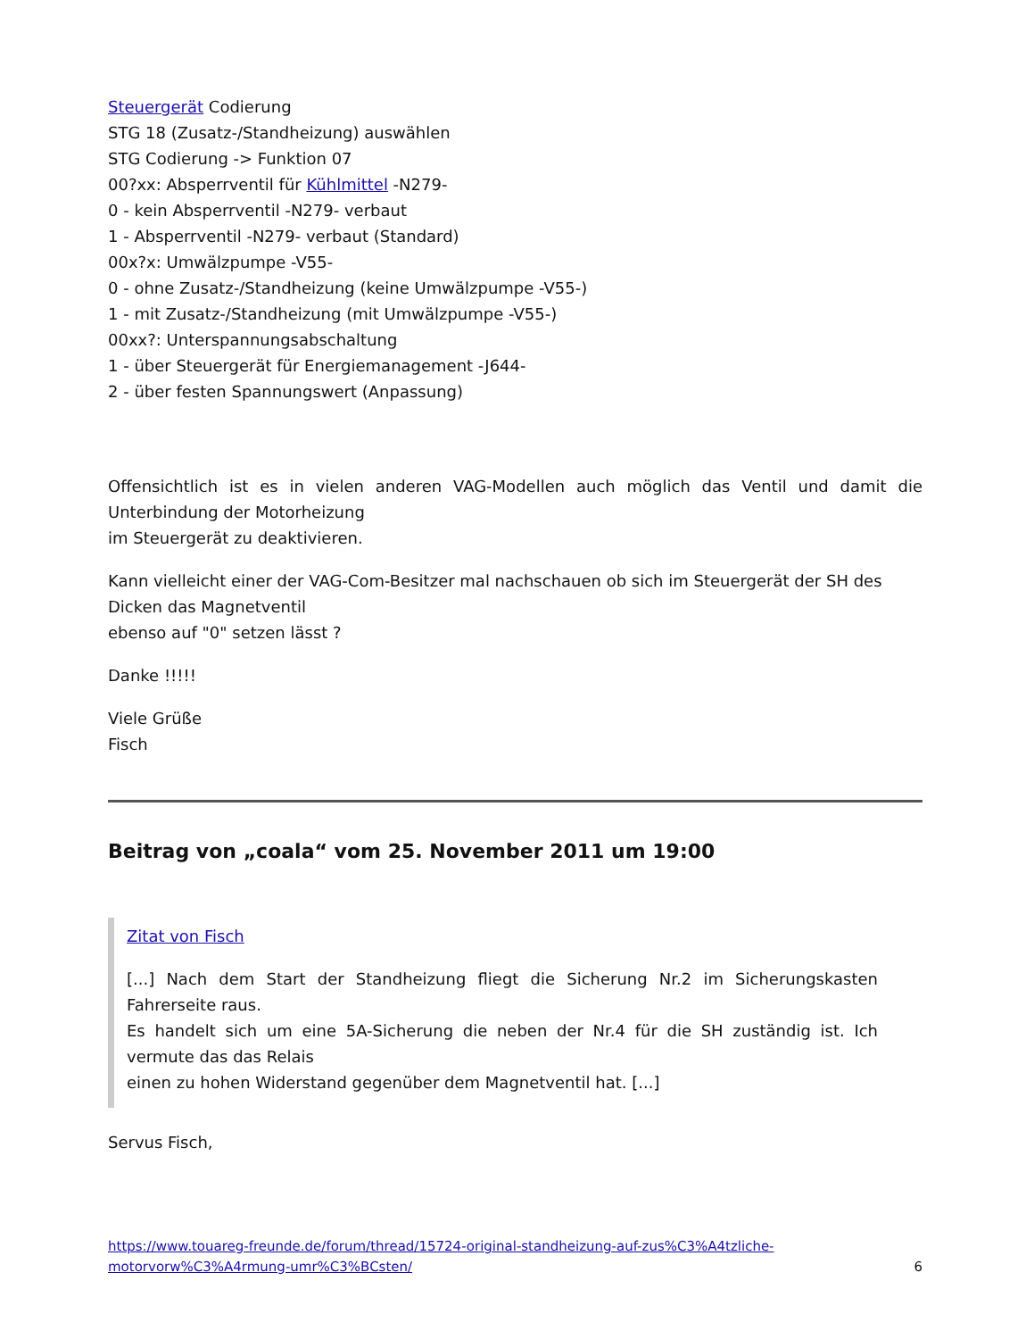Steuergerät Codierung
STG 18 (Zusatz-/Standheizung) auswählen
STG Codierung -> Funktion 07
00?xx: Absperrventil für Kühlmittel -N279-
0 - kein Absperrventil -N279- verbaut
1 - Absperrventil -N279- verbaut (Standard)
00x?x: Umwälzpumpe -V55-
0 - ohne Zusatz-/Standheizung (keine Umwälzpumpe -V55-)
1 - mit Zusatz-/Standheizung (mit Umwälzpumpe -V55-)
00xx?: Unterspannungsabschaltung
1 - über Steuergerät für Energiemanagement -J644-
2 - über festen Spannungswert (Anpassung)
Offensichtlich ist es in vielen anderen VAG-Modellen auch möglich das Ventil und damit die Unterbindung der Motorheizung
im Steuergerät zu deaktivieren.
Kann vielleicht einer der VAG-Com-Besitzer mal nachschauen ob sich im Steuergerät der SH des Dicken das Magnetventil
ebenso auf "0" setzen lässt ?
Danke !!!!!
Viele Grüße
Fisch
Beitrag von „coala“ vom 25. November 2011 um 19:00
Zitat von Fisch
[...] Nach dem Start der Standheizung fliegt die Sicherung Nr.2 im Sicherungskasten Fahrerseite raus.
Es handelt sich um eine 5A-Sicherung die neben der Nr.4 für die SH zuständig ist. Ich vermute das das Relais
einen zu hohen Widerstand gegenüber dem Magnetventil hat. [...]
Servus Fisch,
https://www.touareg-freunde.de/forum/thread/15724-original-standheizung-auf-zus%C3%A4tzliche-motorvorw%C3%A4rmung-umr%C3%BCsten/ 6